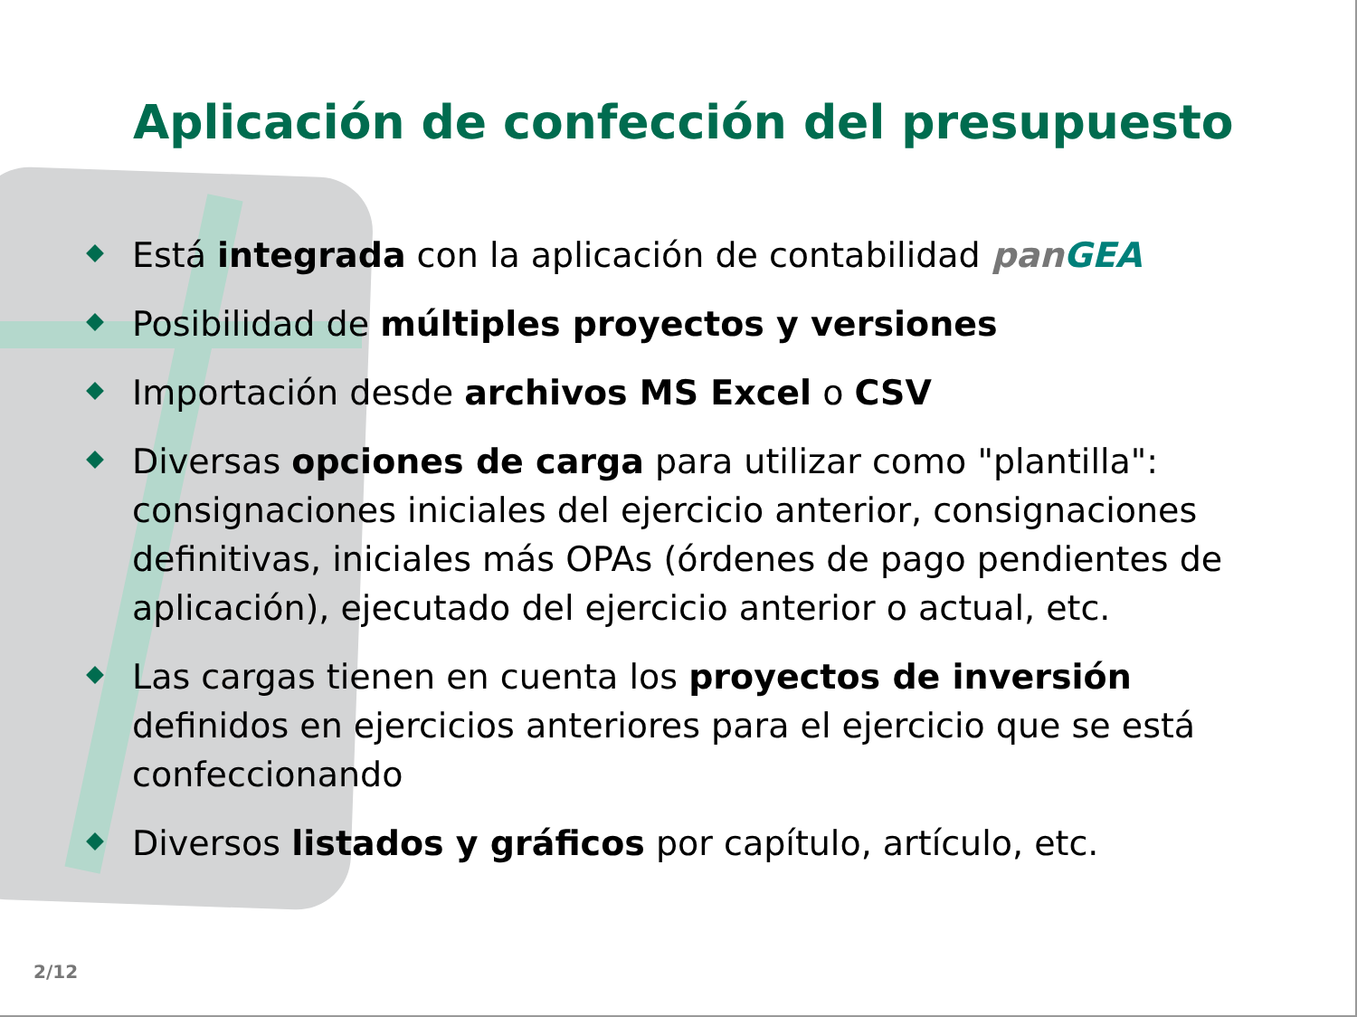Aplicación de confección del presupuesto
Está integrada con la aplicación de contabilidad pan GEA
Posibilidad de múltiples proyectos y versiones
Importación desde archivos MS Excel o CSV
Diversas opciones de carga para utilizar como "plantilla": consignaciones iniciales del ejercicio anterior, consignaciones definitivas, iniciales más OPAs (órdenes de pago pendientes de aplicación), ejecutado del ejercicio anterior o actual, etc.
Las cargas tienen en cuenta los proyectos de inversión definidos en ejercicios anteriores para el ejercicio que se está confeccionando
Diversos listados y gráficos por capítulo, artículo, etc.
2/12